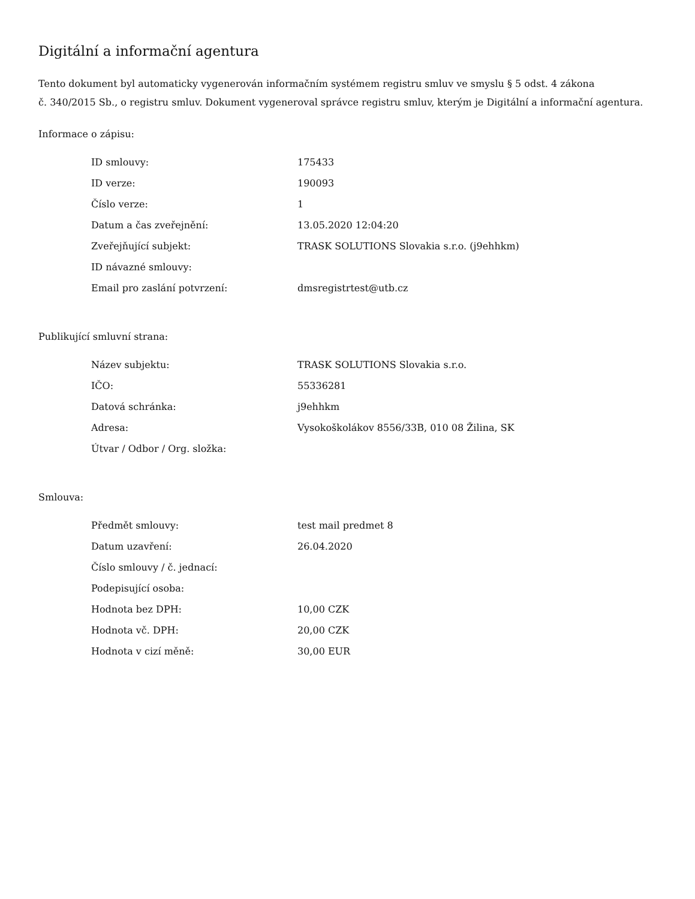Digitální a informační agentura
Tento dokument byl automaticky vygenerován informačním systémem registru smluv ve smyslu § 5 odst. 4 zákona
č. 340/2015 Sb., o registru smluv. Dokument vygeneroval správce registru smluv, kterým je Digitální a informační agentura.
Informace o zápisu:
| ID smlouvy: | 175433 |
| ID verze: | 190093 |
| Číslo verze: | 1 |
| Datum a čas zveřejnění: | 13.05.2020 12:04:20 |
| Zveřejňující subjekt: | TRASK SOLUTIONS Slovakia s.r.o. (j9ehhkm) |
| ID návazné smlouvy: | |
| Email pro zaslání potvrzení: | dmsregistrtest@utb.cz |
Publikující smluvní strana:
| Název subjektu: | TRASK SOLUTIONS Slovakia s.r.o. |
| IČO: | 55336281 |
| Datová schránka: | j9ehhkm |
| Adresa: | Vysokoškolákov 8556/33B, 010 08 Žilina, SK |
| Útvar / Odbor / Org. složka: | |
Smlouva:
| Předmět smlouvy: | test mail predmet 8 |
| Datum uzavření: | 26.04.2020 |
| Číslo smlouvy / č. jednací: | |
| Podepisující osoba: | |
| Hodnota bez DPH: | 10,00 CZK |
| Hodnota vč. DPH: | 20,00 CZK |
| Hodnota v cizí měně: | 30,00 EUR |